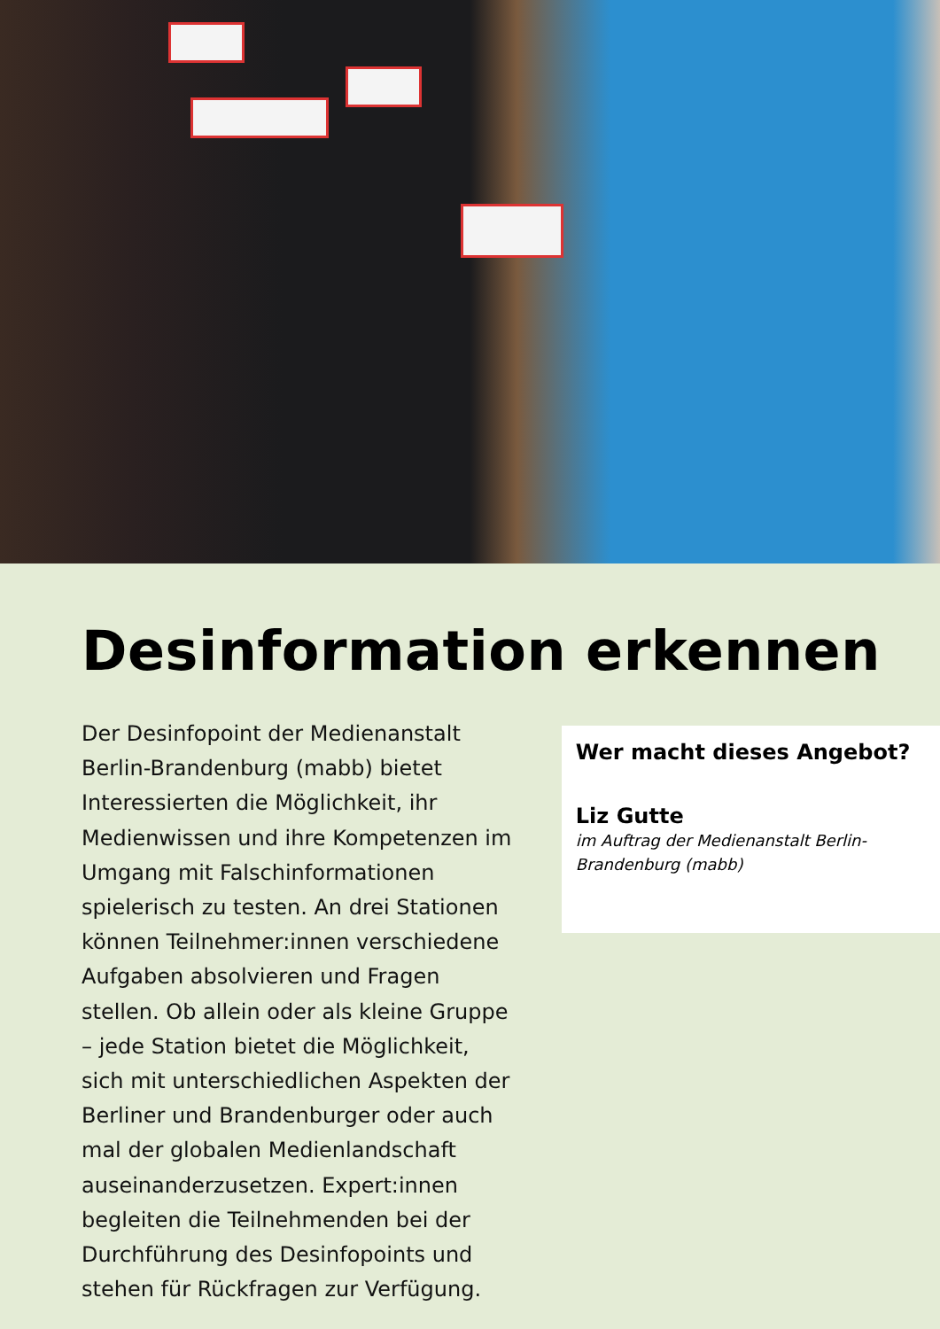Desinformation erkennen
Der Desinfopoint der Medienanstalt Berlin-Brandenburg (mabb) bietet Interessierten die Möglichkeit, ihr Medienwissen und ihre Kompetenzen im Umgang mit Falschinformationen spielerisch zu testen. An drei Stationen können Teilnehmer:innen verschiedene Aufgaben absolvieren und Fragen stellen. Ob allein oder als kleine Gruppe – jede Station bietet die Möglichkeit, sich mit unterschiedlichen Aspekten der Berliner und Brandenburger oder auch mal der globalen Medienlandschaft auseinanderzusetzen. Expert:innen begleiten die Teilnehmenden bei der Durchführung des Desinfopoints und stehen für Rückfragen zur Verfügung.
Wer macht dieses Angebot?
Liz Gutte
im Auftrag der Medienanstalt Berlin-Brandenburg (mabb)